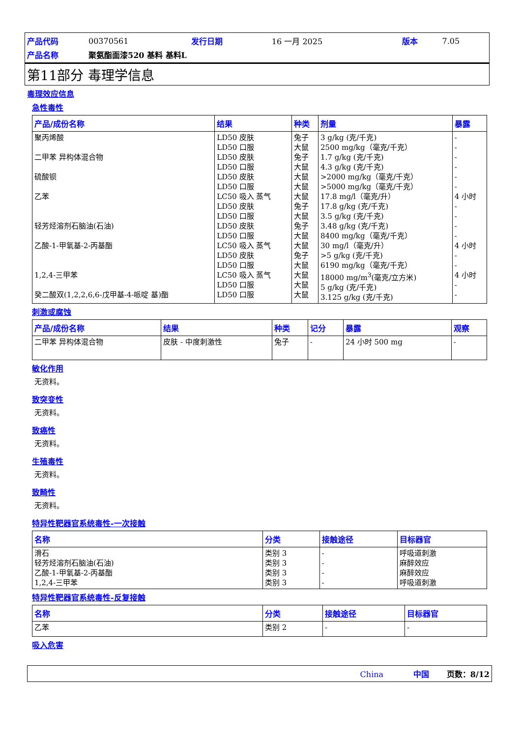| 产品代码 | 00370561 | 发行日期 | 16 一月 2025 | 版本 | 7.05 |
| 产品名称 | 聚氨酯面漆520 基料 基料L | | | | |
第11部分 毒理学信息
毒理效应信息
急性毒性
| 产品/成份名称 | 结果 | 种类 | 剂量 | 暴露 |
| --- | --- | --- | --- | --- |
| 聚丙烯酸 二甲苯 异构体混合物 硫酸钡 乙苯 轻芳烃溶剂石脑油(石油) 乙酸-1-甲氧基-2-丙基酯 1,2,4-三甲苯 癸二酸双(1,2,2,6,6-戊甲基-4-哌啶 基)酯 | LD50 皮肤 LD50 口服 LD50 皮肤 LD50 口服 LD50 皮肤 LD50 口服 LC50 吸入 蒸气 LD50 皮肤 LD50 口服 LD50 皮肤 LD50 口服 LC50 吸入 蒸气 LD50 皮肤 LD50 口服 LC50 吸入 蒸气 LD50 口服 LD50 口服 | 兔子 大鼠 兔子 大鼠 大鼠 大鼠 大鼠 兔子 大鼠 兔子 大鼠 大鼠 兔子 大鼠 大鼠 大鼠 大鼠 | 3 g/kg (克/千克) 2500 mg/kg（毫克/千克） 1.7 g/kg (克/千克) 4.3 g/kg (克/千克) >2000 mg/kg（毫克/千克） >5000 mg/kg（毫克/千克） 17.8 mg/l（毫克/升） 17.8 g/kg (克/千克) 3.5 g/kg (克/千克) 3.48 g/kg (克/千克) 8400 mg/kg（毫克/千克） 30 mg/l（毫克/升） >5 g/kg (克/千克) 6190 mg/kg（毫克/千克） 18000 mg/m<sup>3</sup>(毫克/立方米) 5 g/kg (克/千克) 3.125 g/kg (克/千克) | - - - - - - 4 小时 - - - - 4 小时 - - 4 小时 - - |
刺激或腐蚀
| 产品/成份名称 | 结果 | 种类 | 记分 | 暴露 | 观察 |
| --- | --- | --- | --- | --- | --- |
| 二甲苯 异构体混合物 | 皮肤 - 中度刺激性 | 兔子 | - | 24 小时 500 mg | - |
敏化作用
无资料。
致突变性
无资料。
致癌性
无资料。
生殖毒性
无资料。
致畸性
无资料。
特异性靶器官系统毒性-一次接触
| 名称 | 分类 | 接触途径 | 目标器官 |
| --- | --- | --- | --- |
| 滑石 轻芳烃溶剂石脑油(石油) 乙酸-1-甲氧基-2-丙基酯 1,2,4-三甲苯 | 类别 3 类别 3 类别 3 类别 3 | - - - - | 呼吸道刺激 麻醉效应 麻醉效应 呼吸道刺激 |
特异性靶器官系统毒性-反复接触
| 名称 | 分类 | 接触途径 | 目标器官 |
| --- | --- | --- | --- |
| 乙苯 | 类别 2 | - | - |
吸入危害
China 中国 页数：8/12